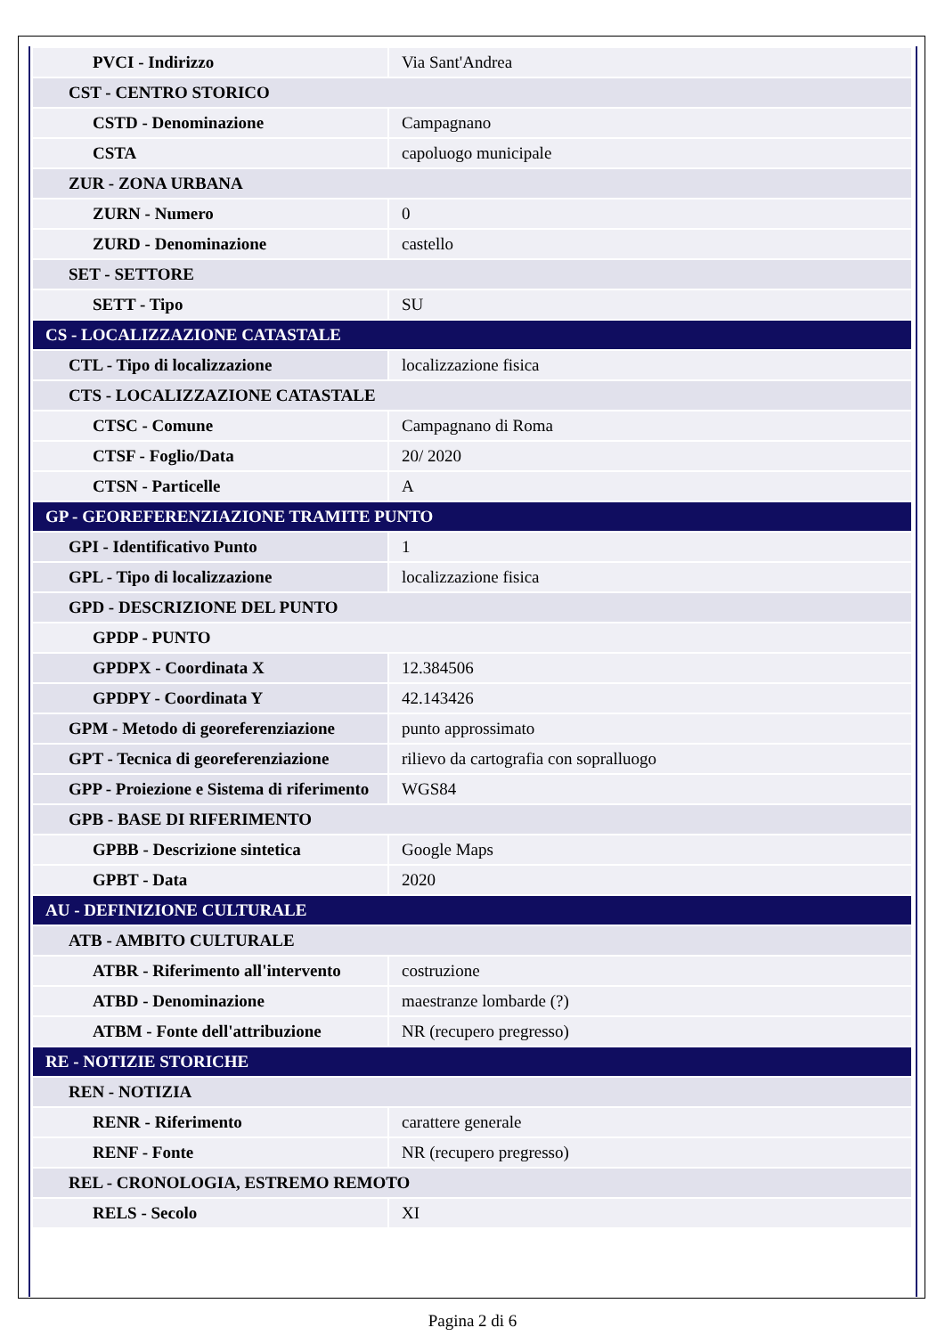| PVCI - Indirizzo | Via Sant'Andrea |
| CST - CENTRO STORICO | |
| CSTD - Denominazione | Campagnano |
| CSTA | capoluogo municipale |
| ZUR - ZONA URBANA | |
| ZURN - Numero | 0 |
| ZURD - Denominazione | castello |
| SET - SETTORE | |
| SETT - Tipo | SU |
| CS - LOCALIZZAZIONE CATASTALE | |
| CTL - Tipo di localizzazione | localizzazione fisica |
| CTS - LOCALIZZAZIONE CATASTALE | |
| CTSC - Comune | Campagnano di Roma |
| CTSF - Foglio/Data | 20/ 2020 |
| CTSN - Particelle | A |
| GP - GEOREFERENZIAZIONE TRAMITE PUNTO | |
| GPI - Identificativo Punto | 1 |
| GPL - Tipo di localizzazione | localizzazione fisica |
| GPD - DESCRIZIONE DEL PUNTO | |
| GPDP - PUNTO | |
| GPDPX - Coordinata X | 12.384506 |
| GPDPY - Coordinata Y | 42.143426 |
| GPM - Metodo di georeferenziazione | punto approssimato |
| GPT - Tecnica di georeferenziazione | rilievo da cartografia con sopralluogo |
| GPP - Proiezione e Sistema di riferimento | WGS84 |
| GPB - BASE DI RIFERIMENTO | |
| GPBB - Descrizione sintetica | Google Maps |
| GPBT - Data | 2020 |
| AU - DEFINIZIONE CULTURALE | |
| ATB - AMBITO CULTURALE | |
| ATBR - Riferimento all'intervento | costruzione |
| ATBD - Denominazione | maestranze lombarde (?) |
| ATBM - Fonte dell'attribuzione | NR (recupero pregresso) |
| RE - NOTIZIE STORICHE | |
| REN - NOTIZIA | |
| RENR - Riferimento | carattere generale |
| RENF - Fonte | NR (recupero pregresso) |
| REL - CRONOLOGIA, ESTREMO REMOTO | |
| RELS - Secolo | XI |
Pagina 2 di 6